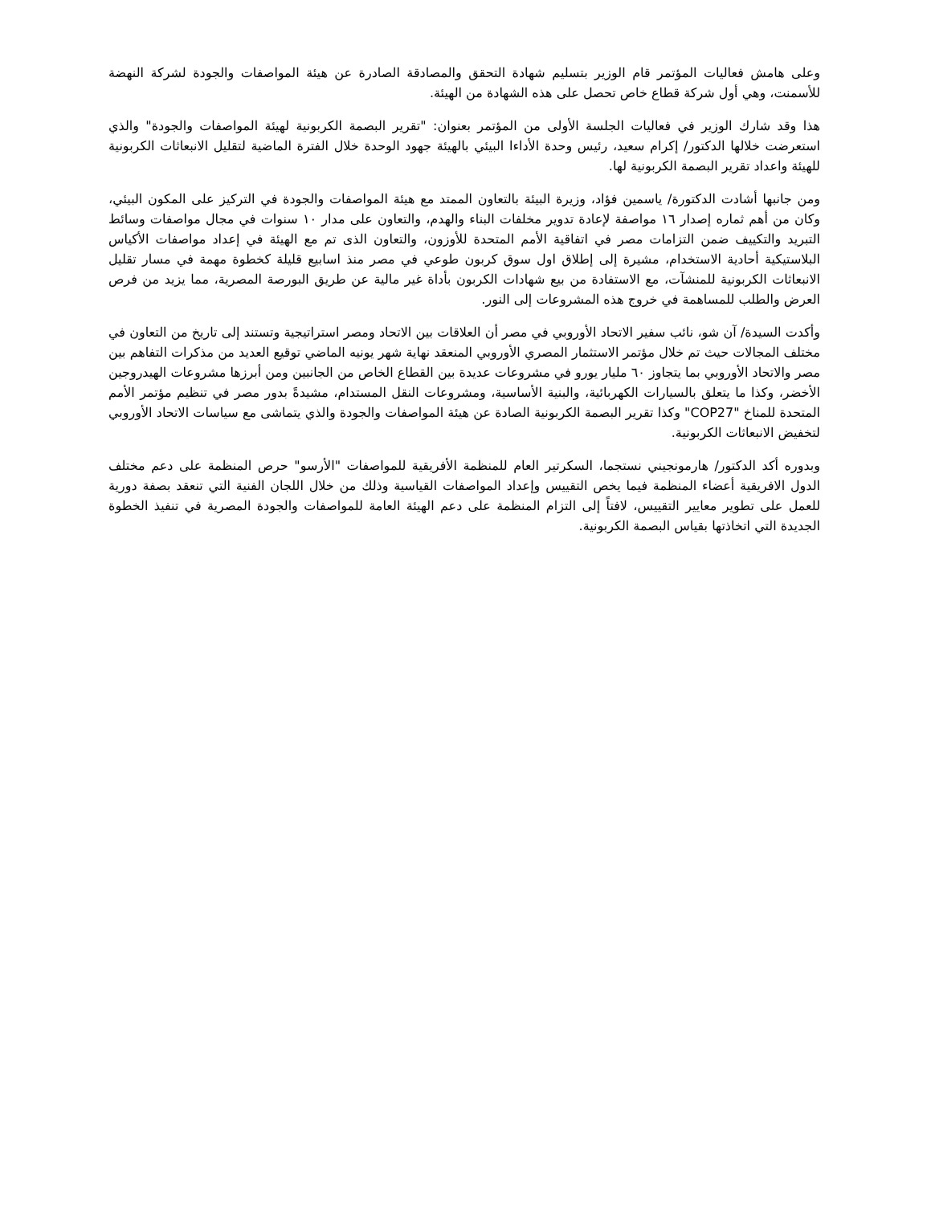وعلى هامش فعاليات المؤتمر قام الوزير بتسليم شهادة التحقق والمصادقة الصادرة عن هيئة المواصفات والجودة لشركة النهضة للأسمنت، وهي أول شركة قطاع خاص تحصل على هذه الشهادة من الهيئة.
هذا وقد شارك الوزير في فعاليات الجلسة الأولى من المؤتمر بعنوان: "تقرير البصمة الكربونية لهيئة المواصفات والجودة" والذي استعرضت خلالها الدكتور/ إكرام سعيد، رئيس وحدة الأداءا البيئي بالهيئة جهود الوحدة خلال الفترة الماضية لتقليل الانبعاثات الكربونية للهيئة واعداد تقرير البصمة الكربونية لها.
ومن جانبها أشادت الدكتورة/ ياسمين فؤاد، وزيرة البيئة بالتعاون الممتد مع هيئة المواصفات والجودة في التركيز على المكون البيئي، وكان من أهم ثماره إصدار ١٦ مواصفة لإعادة تدوير مخلفات البناء والهدم، والتعاون على مدار ١٠ سنوات في مجال مواصفات وسائط التبريد والتكييف ضمن التزامات مصر في اتفاقية الأمم المتحدة للأوزون، والتعاون الذى تم مع الهيئة في إعداد مواصفات الأكياس البلاستيكية أحادية الاستخدام، مشيرة إلى إطلاق اول سوق كربون طوعي في مصر منذ اسابيع قليلة كخطوة مهمة في مسار تقليل الانبعاثات الكربونية للمنشآت، مع الاستفادة من بيع شهادات الكربون بأداة غير مالية عن طريق البورصة المصرية، مما يزيد من فرص العرض والطلب للمساهمة في خروج هذه المشروعات إلى النور.
وأكدت السيدة/ آن شو، نائب سفير الاتحاد الأوروبي في مصر أن العلاقات بين الاتحاد ومصر استراتيجية وتستند إلى تاريخ من التعاون في مختلف المجالات حيث تم خلال مؤتمر الاستثمار المصري الأوروبي المنعقد نهاية شهر يونيه الماضي توقيع العديد من مذكرات التفاهم بين مصر والاتحاد الأوروبي بما يتجاوز ٦٠ مليار يورو في مشروعات عديدة بين القطاع الخاص من الجانبين ومن أبرزها مشروعات الهيدروجين الأخضر، وكذا ما يتعلق بالسيارات الكهربائية، والبنية الأساسية، ومشروعات النقل المستدام، مشيدةً بدور مصر في تنظيم مؤتمر الأمم المتحدة للمناخ "COP27" وكذا تقرير البصمة الكربونية الصادة عن هيئة المواصفات والجودة والذي يتماشى مع سياسات الاتحاد الأوروبي لتخفيض الانبعاثات الكربونية.
وبدوره أكد الدكتور/ هارمونجيني نستجما، السكرتير العام للمنظمة الأفريقية للمواصفات "الأرسو" حرص المنظمة على دعم مختلف الدول الافريقية أعضاء المنظمة فيما يخص التقييس وإعداد المواصفات القياسية وذلك من خلال اللجان الفنية التي تنعقد بصفة دورية للعمل على تطوير معايير التقييس، لافتاً إلى التزام المنظمة على دعم الهيئة العامة للمواصفات والجودة المصرية في تنفيذ الخطوة الجديدة التي اتخاذتها بقياس البصمة الكربونية.